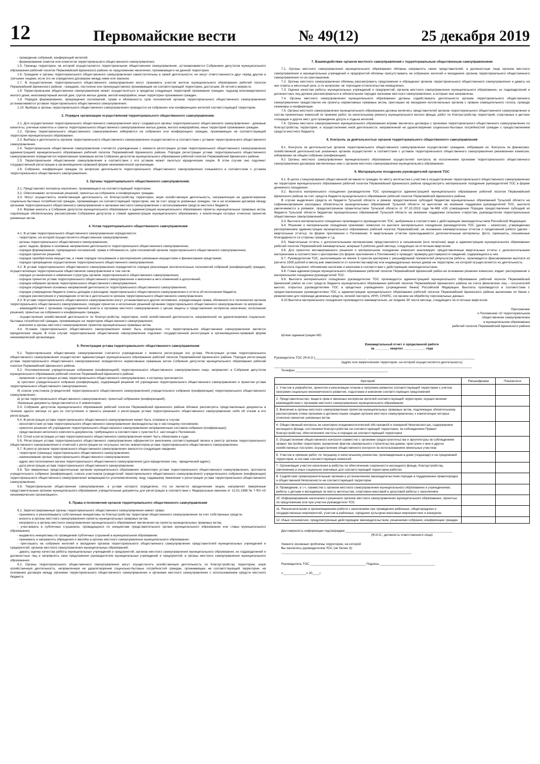12 Первомайские вести № 49(12) 25 декабря 2019
- проведение собраний, конференций жителей;
- формирование советов или комитетов территориального общественного самоуправления.
1.5. Границы территории, на которой осуществляется территориальное общественное самоуправление, устанавливаются Собранием депутатов муниципального образования рабочий поселок Первомайский Щекинского района по предложению населения, проживающего на данной территории.
1.6. Граждане и органы территориального общественного самоуправления самостоятельны в своей деятельности, не несут ответственности друг перед другом и третьими лицами, если это не определено договором между ними или законом.
1.7. В осуществлении территориального общественного самоуправления могут принимать участие жители муниципального образования рабочий поселок Первомайский Щекинского района - граждане, постоянно или преимущественно проживающие на соответствующей территории, достигшие 16-летнего возраста.
1.8. Территориальное общественное самоуправление может осуществляться в пределах следующих территорий проживания граждан: подъезд многоквартирного жилого дома; многоквартирный жилой дом; группа жилых домов; жилой микрорайон; иные территории проживания граждан.
1.9. Порядок формирования, прекращения полномочий, права и обязанности, срок полномочий органов территориального общественного самоуправления устанавливаются уставом территориального общественного самоуправления.
1.10. Выборы в органы территориального общественного самоуправления проводятся на собраниях или конференциях жителей соответствующей территории.
2. Порядок организации осуществления территориального общественного самоуправления.
2.1. Для осуществления территориального общественного самоуправления могут создаваться органы территориального общественного самоуправления - домовые комитеты, уличные комитеты и советы территориального общественного самоуправления жилых домов; жилого микрорайона; иных территорий проживания граждан.
2.2. Органы территориального общественного самоуправления избираются на собраниях или конференциях граждан, проживающих на соответствующей территории муниципального образования.
2.3. Выборы и деятельность органов территориального общественного самоуправления осуществляются в соответствии с уставом территориального общественного самоуправления.
2.4. Территориальное общественное самоуправление считается учрежденным с момента регистрации устава территориального общественного самоуправления администрацией муниципального образования рабочий поселок Первомайский Щекинского района. Порядок регистрации устава территориального общественного самоуправления определяется нормативным правовым актом Собрания депутатов муниципального образования рабочий поселок Первомайский Щекинского района.
2.5. Территориальное общественное самоуправление в соответствии с его уставом может являться юридическим лицом. В этом случае оно подлежит государственной регистрации в организационно-правовой форме некоммерческой организации.
2.6. Собрания, конференции граждан по вопросам деятельности территориального общественного самоуправления созываются в соответствии с уставом территориального общественного самоуправления.
3. Органы территориального общественного самоуправления.
3.1. Представляют интересы населения, проживающего на соответствующей территории.
3.2. Обеспечивают исполнение решений, принятых на собраниях и конференциях граждан.
3.3. Могут осуществлять хозяйственную деятельность по благоустройству территории, иную хозяйственную деятельность, направленную на удовлетворение социально-бытовых потребностей граждан, проживающих на соответствующей территории, как за счет средств указанных граждан, так и на основании договора между органами территориального общественного самоуправления и органами местного самоуправления с использованием средств местного бюджета.
3.4. Вправе вносить в Собрание депутатов муниципального образования и администрацию муниципального образования проекты муниципальных правовых актов, подлежащие обязательному рассмотрению Собранием депутатов и главой администрации муниципального образования, к компетенции которых отнесено принятие указанных актов.
4. Устав территориального общественного самоуправления
4.1. В уставе территориального общественного самоуправления определяются:
- территория, на которой осуществляется общественное самоуправление;
- органы территориального общественного самоуправления;
- цели, задачи, формы и основные направления деятельности территориального общественного самоуправления;
- порядок формирования, прекращения полномочий, права и обязанности, срок полномочий органов территориального общественного самоуправления;
- порядок принятия решений;
- порядок приобретения имущества, а также порядок пользования и распоряжения указанным имуществом и финансовыми средствами;
- порядок прекращения осуществления территориального общественного самоуправления.
4.2. В уставе территориального общественного самоуправления определяется порядок реализации исключительных полномочий собраний (конференций) граждан, осуществляющих территориальное общественное самоуправление в том числе:
- порядок установления и изменения структуры органов территориального общественного самоуправления;
- порядок принятия устава территориального общественного самоуправления и внесения в него изменений и дополнений;
- порядок избрания органов территориального общественного самоуправления;
- порядок определения основных направлений деятельности территориального общественного самоуправления;
- порядок утверждения бюджета (сметы доходов и расходов) территориального общественного самоуправления и отчета об исполнении бюджета;
- порядок рассмотрения и утверждение отчетов о деятельности органов территориального общественного самоуправления.
4.3. В уставе территориального общественного самоуправления могут устанавливаться другие положения, определяющие права, обязанности и полномочия органов территориального общественного самоуправления, порядок принятия и исполнения решений органами территориального общественного самоуправления по вопросам:
- взаимодействия с органами государственной власти и органами местного самоуправления с целью защиты и представления интересов населения, исполнения решений, принятых на собраниях и конференциях граждан;
- осуществления хозяйственной деятельности по благоустройству территории, иной хозяйственной деятельности, направленной на удовлетворение социально-бытовых потребностей граждан, проживающих на территории общественного самоуправления;
- внесения в органы местного самоуправления проектов муниципальных правовых актов.
4.4. Уставом территориального общественного самоуправления может быть определено, что территориальное общественное самоуправление является юридическим лицом. В этом случае территориальное общественное самоуправление подлежит государственной регистрации в организационно-правовой форме некоммерческой организации.
5. Регистрация устава территориального общественного самоуправления
5.1. Территориальное общественное самоуправление считается учрежденным с момента регистрации его устава. Регистрация устава территориального общественного самоуправления осуществляет администрация муниципального образования рабочий поселок Первомайский Щекинского района. Порядок регистрации устава территориального общественного самоуправления определяется нормативным правовым актом Собрания депутатов муниципального образования рабочий поселок Первомайский Щекинского района.
5.2. Уполномоченное учредительным собранием (конференцией) территориального общественного самоуправления лицо, направляет в Собрание депутатов муниципального образования рабочий поселок Первомайский Щекинского района:
- заявление о регистрации устава территориального общественного самоуправления, к которому прилагаются:
а) протокол учредительного собрания (конференции), содержащий решение об учреждении территориального общественного самоуправления и принятии устава территориального общественного самоуправления;
б) список участников (учредителей территориального общественного самоуправления) учредительного собрания (конференции) территориального общественного самоуправления;
в) устав территориального общественного самоуправления, принятый собранием (конференцией).
Указанные документы представляются в 4 экземплярах.
5.3. Собрание депутатов муниципального образования рабочий поселок Первомайский Щекинского района обязано рассмотреть представленные документы в течение одного месяца со дня их поступления и принять решение о регистрации устава территориального общественного самоуправления либо об отказе в его регистрации.
5.4. В регистрации устава территориального общественного самоуправления может быть отказано в случае:
- несоответствия устава территориального общественного самоуправления законодательству и настоящему положению;
- принятия решения об учреждении территориального общественного самоуправления неправомочным составом собрания (конференции);
- представления неполного комплекта документов, требующихся в соответствии с пунктом 6.2. настоящего Положения.
5.5. Отказ в регистрации устава территориального общественного самоуправления может быть обжалован в суде.
5.6. Регистрация устава территориального общественного самоуправления оформляется внесением соответствующей записи в реестр органов территориального общественного самоуправления и отметкой о регистрации на титульных листах экземпляров устава территориального общественного самоуправления.
5.7. В реестр органов территориального общественного самоуправления заносятся следующие сведения:
- территория (границы) территориального общественного самоуправления;
- наименование органа территориального общественного самоуправления;
- адрес местоположения органа территориального общественного самоуправления (для юридических лиц - юридический адрес);
- дата регистрации устава территориального общественного самоуправления.
5.8. Три заверенных представительным органом муниципального образования экземпляра устава территориального общественного самоуправления, протокола учредительного собрания (конференции), списка участников (учредителей территориального общественного самоуправления) учредительного собрания (конференции) территориального общественного самоуправления возвращаются уполномоченному лицу, подавшему заявление о регистрации устава территориального общественного самоуправления.
5.9. Территориальное общественное самоуправление, в уставе которого определено, что он является юридическим лицом, направляет заверенные представительным органом муниципального образования учредительные документы для регистрации в соответствии с Федеральным законом от 12.01.1996 № 7-ФЗ «О некоммерческих организациях».
6. Права и полномочия органов территориального общественного самоуправления
6.1. Зарегистрированные органы территориального общественного самоуправления имеют право:
- принимать и реализовывать собственные инициативы по благоустройству территории общественного самоуправления за счет собственных средств;
- вносить в органы местного самоуправления проекты муниципальных правовых актов;
- направлять в органы местного самоуправления муниципального образования заключения на проекты муниципальных правовых актов;
- участвовать в публичных слушаниях, проводящихся по инициативе представительного органа муниципального образования или главы муниципального образования;
- выдвигать инициативы по проведению публичных слушаний в муниципальном образовании;
- принимать и направлять обращения и жалобы в органы местного самоуправления муниципального образования;
- приглашать на собрания жителей и заседания органов территориального общественного самоуправления представителей муниципальных учреждений и предприятий, органов местного самоуправления муниципальных образований;
- давать оценку качества работы муниципальных учреждений и предприятий, органов местного самоуправления муниципального образования, их подразделений и должностных лиц и направлять свои предложения руководителям муниципальных учреждений и предприятий, в органы местного самоуправления муниципального образования.
6.2. Органы территориального общественного самоуправления могут осуществлять хозяйственную деятельность по благоустройству территории, иную хозяйственную деятельность, направленную на удовлетворение социально-бытовых потребностей граждан, проживающих на соответствующей территории, на основании договора между органами территориального общественного самоуправления и органами местного самоуправления с использованием средств местного бюджета.
7. Взаимодействие органов местного самоуправления с территориальным общественным самоуправлением
7.1. Органы местного самоуправления муниципального образования обязаны направлять своих представителей, а должностные лица органов местного самоуправления и муниципальных учреждений и предприятий обязаны присутствовать на собраниях жителей и заседаниях органов территориального общественного самоуправления по их приглашению.
7.2. Органы местного самоуправления обязаны рассматривать предложения и обращения органов территориального общественного самоуправления и давать на них ответы в месячный срок, а по вопросам, не терпящим отлагательства немедленно.
7.3. Оценка качества работы муниципальных учреждений и предприятий, органов местного самоуправления муниципального образования, их подразделений и должностных лиц должна рассматриваться в обязательном порядке органами местного самоуправления, в которые они направлены.
7.4. Органы местного самоуправления муниципального образования должны содействовать деятельности органов территориального общественного самоуправления предоставляя им проекты нормативных правовых актов, приглашая на заседания коллегиальных органов с правом совещательного голоса, проводя семинары и конференции.
7.5. Органы местного самоуправления муниципального образования должны включать представителей органов территориального общественного самоуправления в состав приемочных комиссий по приемке работ по капитальному ремонту муниципального жилого фонда, работ по благоустройству территорий, спортивных и детских площадок и других мест для проведения досуга и отдыха жителей.
7.6. Органы местного самоуправления муниципального образования вправе заключать договоры с органами территориального общественного самоуправления по благоустройству территории, и осуществлению иной деятельности, направленной на удовлетворение социально-бытовых потребностей граждан с предоставлением средств местного бюджета.
8. Контроль за деятельностью органов территориального общественного самоуправления
8.1. Контроль за деятельностью органов территориального общественного самоуправления осуществляют граждане, избравшие их. Контроль за финансово-хозяйственной деятельностью указанных органов осуществляет в соответствии с уставом территориального общественного самоуправления ревизионная комиссия, избираемая на общем собрании (конференции).
8.2 Органы местного самоуправления муниципального образования осуществляют контроль за исполнением органами территориального общественного самоуправления договоров заключенных ими с органом местного самоуправления муниципального образования.
9. Материальное поощрение руководителей органов ТОС
9.1. В целях стимулирования общественной активности граждан по месту жительства к участию в осуществлении территориального общественного самоуправления на территории муниципального образования рабочий поселок Первомайский Щекинского района предусмотреть материальное поощрение руководителей ТОС в форме денежного поощрения.
9.2. Выплата материального поощрения руководителям ТОС производится администрацией муниципального образования рабочий поселок Первомайский Щекинского района за счет средств бюджета муниципального образования рабочий поселок Первомайский Щекинского района.
В случае выделения средств из бюджета Тульской области в рамках предоставления субсидий бюджетам муниципальных образований Тульской области на софинансирование расходных обязательств муниципальных образований Тульской области по выплатам на оказание поддержки руководителей ТОС, выплата увеличивается в размере, предусмотренном правительством Тульской области от 07.10.2019 года №468 «Об утверждении Порядка предоставления субсидий из бюджета Тульской области бюджетам муниципальных образований Тульской области на оказание поддержки сельским старостам, руководителям территориальных общественных самоуправлений».
9.3. Выплата материального поощрения производится руководителям ТОС, выбранным в соответствии с действующим законодательством Российской Федерации.
9.4. Решение о материальном поощрении принимает комиссия по выплате материального поощрения руководителям ТОС (далее – комиссия), утвержденная распоряжением администрации муниципального образования рабочий поселок Первомайский, на основании ежеквартальных отчетов о проделанной работе (далее - квартальные отчеты), по форме приложения к Положению. К квартальным отчетам прикладываются дополнительные материалы: фото, скриншоты, письменные благодарности со стороны граждан и т.д.
9.5. Квартальные отчеты с дополнительными материалами представляются в письменном (или печатном) виде в администрацию муниципального образования рабочий поселок Первомайский ежеквартально, впервые 5 рабочих дней месяца, следующих за отчетным кварталом.
9.6. Для принятия мотивированного решения о материальном поощрении комиссия анализирует предоставленные квартальные отчеты с дополнительными материалами в соответствии с критериями (по форме приложения к Положению) и проводит проверку достоверности сведений, содержащихся в них.
9.7. Руководителям ТОС, выполнившим не менее 5 пунктов критериев с расшифровкой показателей результатов работы, производится фиксированная выплата из расчета 1000 рублей в месяц вне зависимости от количества квартир или индивидуальных жилых домов на территории, на которой осуществляется их деятельность.
Выплата подлежит обложению налогами и взносами в соответствии с действующим законодательством.
9.8. Глава администрации муниципального образования рабочий поселок Первомайский Щекинский район на основании решения комиссии, издает распоряжение о материальном поощрении руководителей ТОС.
9.9. Выплата материального поощрения руководителям ТОС производится администрацией муниципального образования рабочий поселок Первомайский Щекинский район за счет средств бюджета муниципального образования рабочий поселок Первомайский Щекинского района на счета физических лиц – получателей выплат, открытых руководителями ТОС в кредитных учреждениях (учреждениях банка) Российской Федерации. Выплаты производятся в соответствии с предоставленными руководителями ТОС в администрацию муниципального образования рабочий поселок Первомайский Щекинского района выписками из банка с реквизитами для перевода денежных средств, копией паспорта, ИНН, СНИЛС, согласием на обработку персональных данных.
9.10 Выплата материального поощрения производится ежеквартально, не позднее 30 числа месяца, следующего за отчетным кварталом.
Приложение
к Положению «О территориальном
общественном самоуправлении
в муниципальном образовании
рабочий поселок Первомайский Щекинского района
Штамп администрации МО
Ежеквартальный отчет о проделанной работе
за ________ квартал ____________ года
Руководитель ТОС (Ф.И.О.)_____________________________ ____________________________________________________________
(адрес или закрепленная территория, на которой осуществляется деятельность)
_______________________________________________________________________________________________________________
Телефон ____________________________________________________
| Критерий | Расшифровка | Показатели |
| --- | --- | --- |
| 1. Участие в разработке, принятии и реализации планов и программ развития соответствующей территории с учетом программ социально-экономического развития, подготовка и внесение соответствующих предложений | | |
| 2. Представительство, защита прав и законных интересов жителей соответствующей территории; осуществление взаимодействия с органами местного самоуправления муниципального образования | | |
| 3. Внесение в органы местного самоуправления проектов муниципальных правовых актов, подлежащих обязательному рассмотрению этими органами и должностными лицами органов местного самоуправления, к компетенции которых отнесено принятие указанных актов | | |
| 4. Общественный контроль за санитарно-эпидемиологической обстановкой и пожарной безопасностью, содержанием жилищного фонда, состоянием благоустройства на соответствующей территории, за соблюдением Правил благоустройства, обеспечением чистоты и порядка на соответствующей территории | | |
| 5. Осуществление общественного контроля совместно с органами градостроительства и архитектуры за соблюдением правил застройки территории, выявление фактов самовольного строительства домов, пристроек к ним и других хозяйственных построек; осуществление общественного контроля за использованием земельных участков | | |
| 6. Участие в приемке работ по текущему и капитальному ремонтам, произведенным в доме (подъезде) и на придомовой территории, в составе соответствующих комиссий | | |
| 7. Организация участия населения в работах по обеспечению сохранности жилищного фонда, благоустройству, озеленению и иных социально значимых для соответствующей территории работах | | |
| 8. Содействие правоохранительным органам в установленном законодательством порядке в поддержании правопорядка и общественной безопасности на соответствующей территории | | |
| 9. Проведение, в т.ч. совместно с органом местного самоуправления муниципального образования и учреждениями, работы с детьми и молодежью по месту жительства, спортивно-массовой и досуговой работы с населением | | |
| 10. Информирование населения о решениях органов местного самоуправления муниципального образования, принятых по предложению или при участии руководителя ТОС | | |
| 11. Разъяснительная и организационная работа с населением при проведении районных, общегородских и государственных мероприятий, участие в районных, городских культурно-массовых мероприятиях и конкурсах | | |
| 12. Иные полномочия, предусмотренные действующим законодательством, решениями собрания, конференции граждан | | |
Достоверность информации подтверждаю ____________________________________________________________
(Ф.И.О., должность ответственного лица)
Укажите основные проблемы территории, на которой
Вы являетесь руководителем ТОС (не более 3):
_________________________________________________________________________
Руководитель ТОС _______________________________ Подпись _______________________________
«_____________» 20____г.